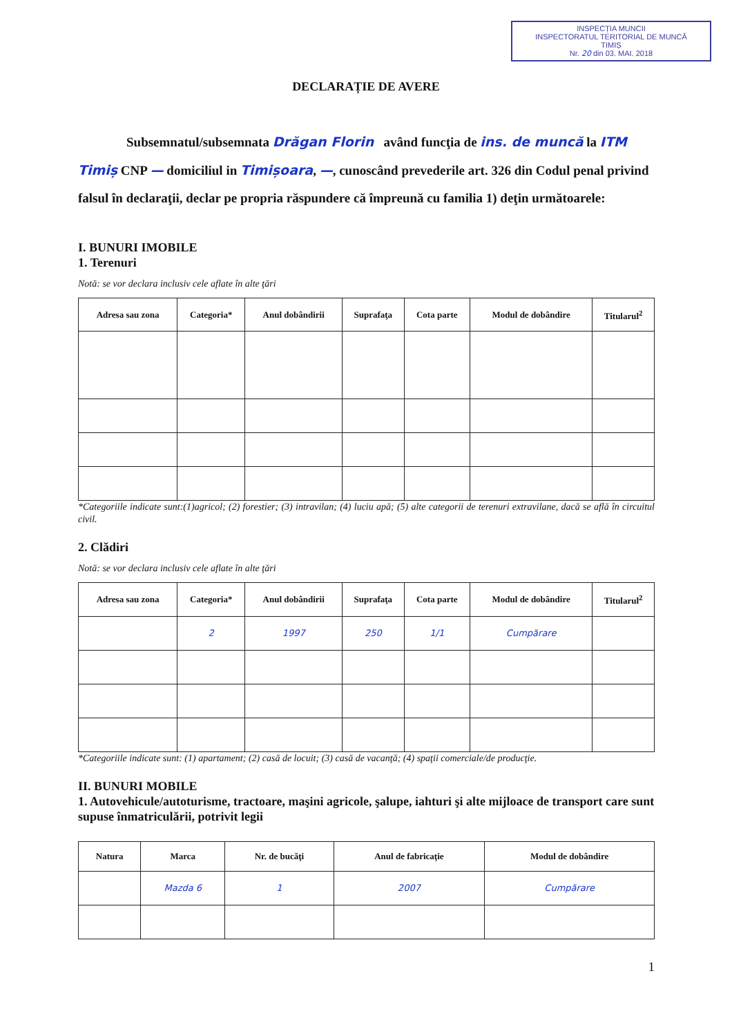INSPECȚIA MUNCII
INSPECTORATUL TERITORIAL DE MUNCĂ
TIMIȘ
Nr. 20 din 03. MAI. 2018
DECLARAȚIE DE AVERE
Subsemnatul/subsemnata Drăgan Florin având funcţia de ins. de muncă la ITM Timiș CNP — domiciliul in Timișoara, —, cunoscând prevederile art. 326 din Codul penal privind falsul în declaraţii, declar pe propria răspundere că împreună cu familia 1) deţin următoarele:
I. BUNURI IMOBILE
1. Terenuri
Notă: se vor declara inclusiv cele aflate în alte ţări
| Adresa sau zona | Categoria* | Anul dobândirii | Suprafaţa | Cota parte | Modul de dobândire | Titularul<sup>2</sup> |
| --- | --- | --- | --- | --- | --- | --- |
*Categoriile indicate sunt:(1)agricol; (2) forestier; (3) intravilan; (4) luciu apă; (5) alte categorii de terenuri extravilane, dacă se află în circuitul civil.
2. Clădiri
Notă: se vor declara inclusiv cele aflate în alte ţări
| Adresa sau zona | Categoria* | Anul dobândirii | Suprafaţa | Cota parte | Modul de dobândire | Titularul<sup>2</sup> |
| --- | --- | --- | --- | --- | --- | --- |
| | 2 | 1997 | 250 | 1/1 | Cumpărare | |
*Categoriile indicate sunt: (1) apartament; (2) casă de locuit; (3) casă de vacanţă; (4) spaţii comerciale/de producţie.
II. BUNURI MOBILE
1. Autovehicule/autoturisme, tractoare, maşini agricole, şalupe, iahturi şi alte mijloace de transport care sunt supuse înmatriculării, potrivit legii
| Natura | Marca | Nr. de bucăţi | Anul de fabricaţie | Modul de dobândire |
| --- | --- | --- | --- | --- |
| | Mazda 6 | 1 | 2007 | Cumpărare |
1